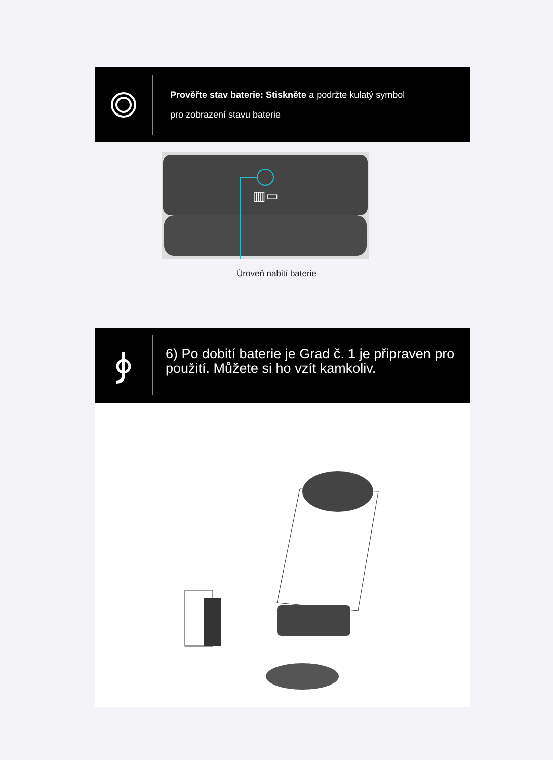Prověřte stav baterie: Stiskněte a podržte kulatý symbol
pro zobrazení stavu baterie
▥▭
Úroveň nabití baterie
6) Po dobití baterie je Grad č. 1 je připraven pro použití. Můžete si ho vzít kamkoliv.